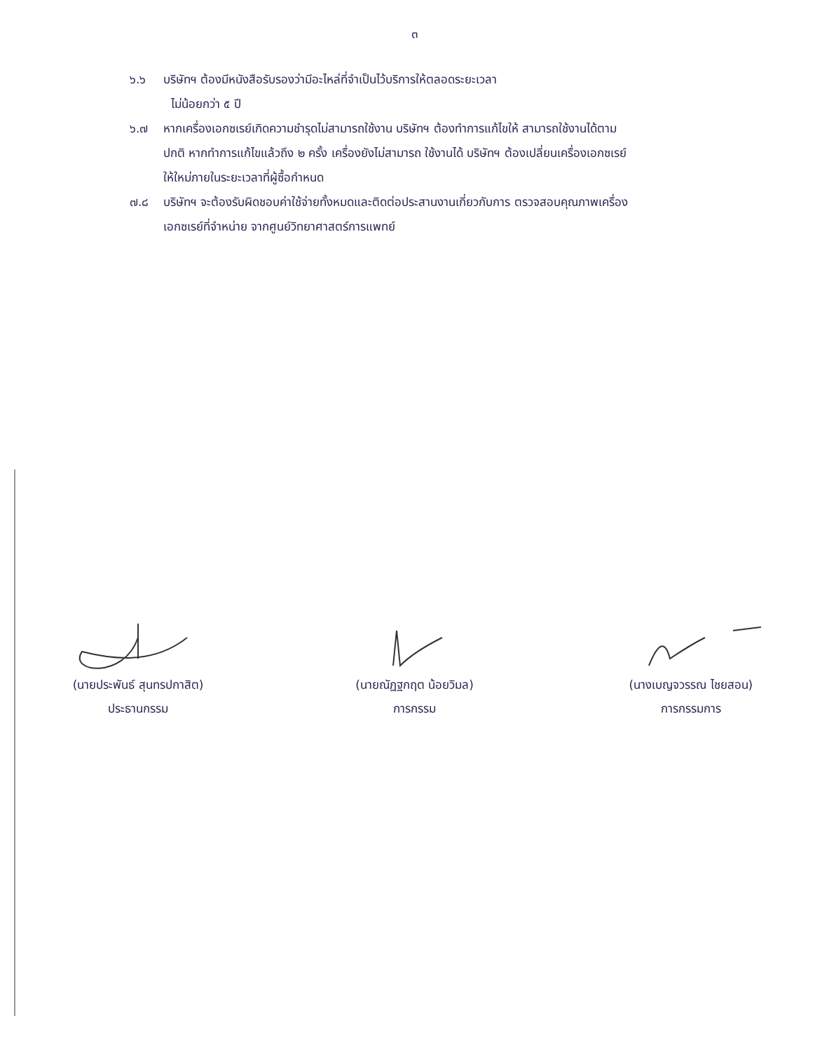๓
๖.๖ บริษัทฯ ต้องมีหนังสือรับรองว่ามีอะไหล่ที่จำเป็นไว้บริการให้ตลอดระยะเวลา
ไม่น้อยกว่า ๕ ปี
๖.๗ หากเครื่องเอกซเรย์เกิดความชำรุดไม่สามารถใช้งาน บริษัทฯ ต้องทำการแก้ไขให้ สามารถใช้งานได้ตามปกติ หากทำการแก้ไขแล้วถึง ๒ ครั้ง เครื่องยังไม่สามารถ ใช้งานได้ บริษัทฯ ต้องเปลี่ยนเครื่องเอกซเรย์ให้ใหม่ภายในระยะเวลาที่ผู้ซื้อกำหนด
๗.๘ บริษัทฯ จะต้องรับผิดชอบค่าใช้จ่ายทั้งหมดและติดต่อประสานงานเกี่ยวกับการ ตรวจสอบคุณภาพเครื่องเอกซเรย์ที่จำหน่าย จากศูนย์วิทยาศาสตร์การแพทย์
(นายประพันธ์ สุนทรปกาสิต)
ประธานกรรม
(นายณัฏฐกฤต น้อยวิมล)
การกรรม
(นางเบญจวรรณ ไชยสอน)
การกรรมการ